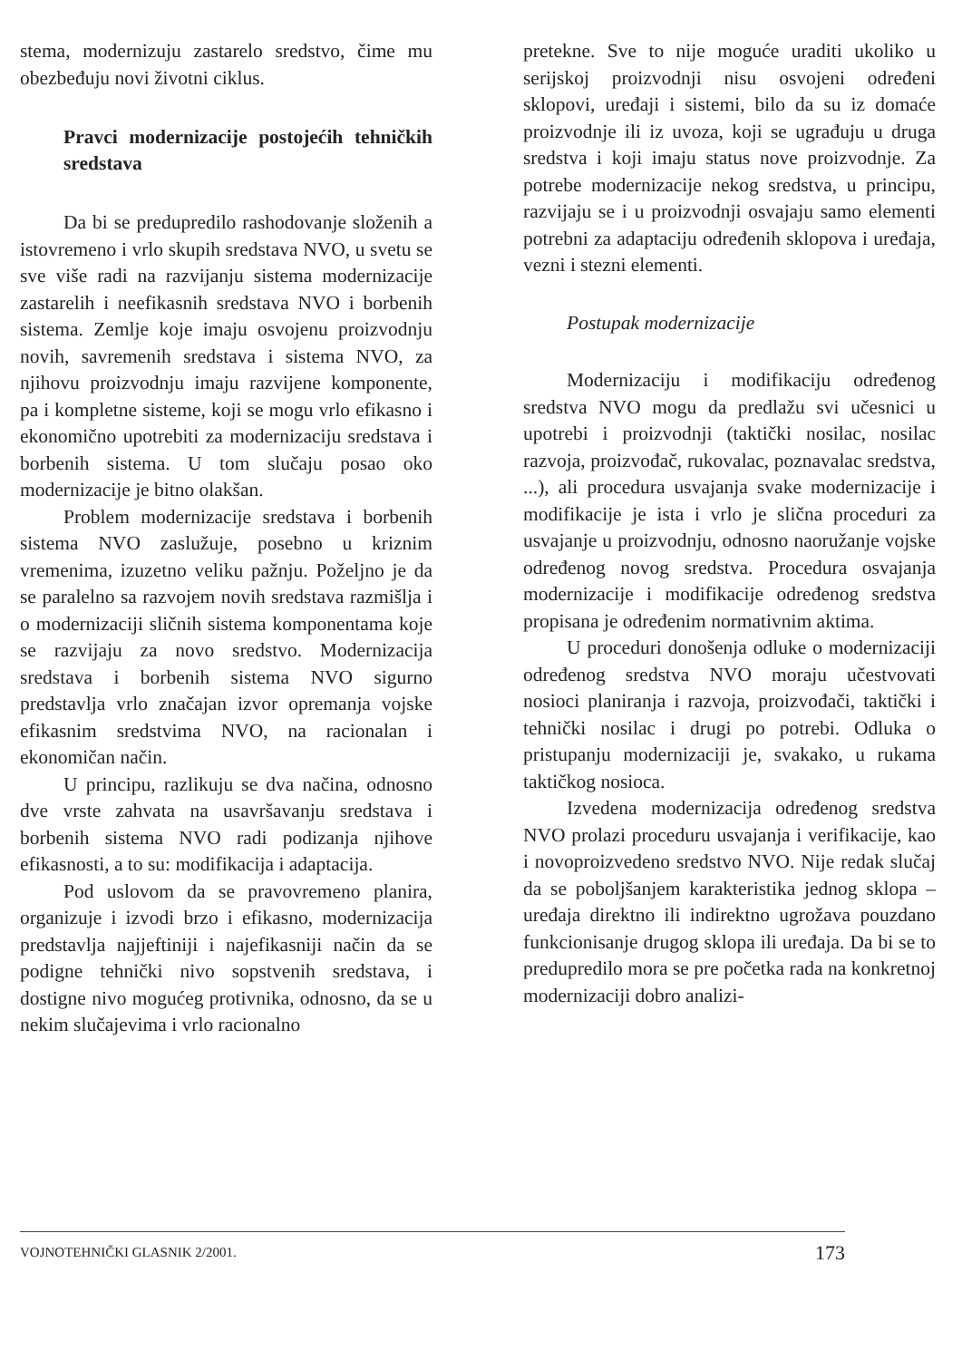stema, modernizuju zastarelo sredstvo, čime mu obezbeđuju novi životni ciklus.
Pravci modernizacije postojećih tehničkih sredstava
Da bi se predupredilo rashodovanje složenih a istovremeno i vrlo skupih sredstava NVO, u svetu se sve više radi na razvijanju sistema modernizacije zastarelih i neefikasnih sredstava NVO i borbenih sistema. Zemlje koje imaju osvojenu proizvodnju novih, savremenih sredstava i sistema NVO, za njihovu proizvodnju imaju razvijene komponente, pa i kompletne sisteme, koji se mogu vrlo efikasno i ekonomično upotrebiti za modernizaciju sredstava i borbenih sistema. U tom slučaju posao oko modernizacije je bitno olakšan.
Problem modernizacije sredstava i borbenih sistema NVO zaslužuje, posebno u kriznim vremenima, izuzetno veliku pažnju. Poželjno je da se paralelno sa razvojem novih sredstava razmišlja i o modernizaciji sličnih sistema komponentama koje se razvijaju za novo sredstvo. Modernizacija sredstava i borbenih sistema NVO sigurno predstavlja vrlo značajan izvor opremanja vojske efikasnim sredstvima NVO, na racionalan i ekonomičan način.
U principu, razlikuju se dva načina, odnosno dve vrste zahvata na usavršavanju sredstava i borbenih sistema NVO radi podizanja njihove efikasnosti, a to su: modifikacija i adaptacija.
Pod uslovom da se pravovremeno planira, organizuje i izvodi brzo i efikasno, modernizacija predstavlja najjeftiniji i najefikasniji način da se podigne tehnički nivo sopstvenih sredstava, i dostigne nivo mogućeg protivnika, odnosno, da se u nekim slučajevima i vrlo racionalno
pretekne. Sve to nije moguće uraditi ukoliko u serijskoj proizvodnji nisu osvojeni određeni sklopovi, uređaji i sistemi, bilo da su iz domaće proizvodnje ili iz uvoza, koji se ugrađuju u druga sredstva i koji imaju status nove proizvodnje. Za potrebe modernizacije nekog sredstva, u principu, razvijaju se i u proizvodnji osvajaju samo elementi potrebni za adaptaciju određenih sklopova i uređaja, vezni i stezni elementi.
Postupak modernizacije
Modernizaciju i modifikaciju određenog sredstva NVO mogu da predlažu svi učesnici u upotrebi i proizvodnji (taktički nosilac, nosilac razvoja, proizvođač, rukovalac, poznavalac sredstva, ...), ali procedura usvajanja svake modernizacije i modifikacije je ista i vrlo je slična proceduri za usvajanje u proizvodnju, odnosno naoružanje vojske određenog novog sredstva. Procedura osvajanja modernizacije i modifikacije određenog sredstva propisana je određenim normativnim aktima.
U proceduri donošenja odluke o modernizaciji određenog sredstva NVO moraju učestvovati nosioci planiranja i razvoja, proizvođači, taktički i tehnički nosilac i drugi po potrebi. Odluka o pristupanju modernizaciji je, svakako, u rukama taktičkog nosioca.
Izvedena modernizacija određenog sredstva NVO prolazi proceduru usvajanja i verifikacije, kao i novoproizvedeno sredstvo NVO. Nije redak slučaj da se poboljšanjem karakteristika jednog sklopa – uređaja direktno ili indirektno ugrožava pouzdano funkcionisanje drugog sklopa ili uređaja. Da bi se to predupredilo mora se pre početka rada na konkretnoj modernizaciji dobro analizi-
VOJNOTEHNIČKI GLASNIK 2/2001. 173